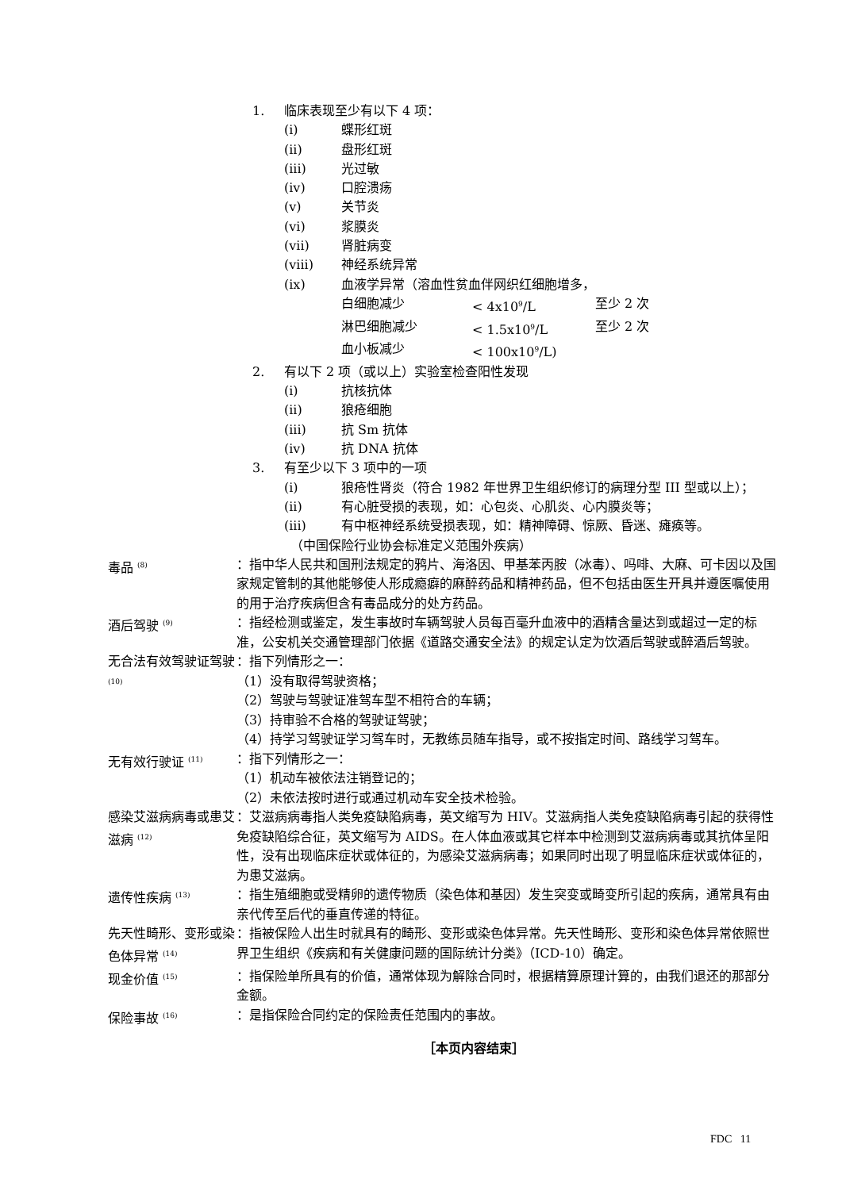1. 临床表现至少有以下 4 项：
(i) 蝶形红斑
(ii) 盘形红斑
(iii) 光过敏
(iv) 口腔溃疡
(v) 关节炎
(vi) 浆膜炎
(vii) 肾脏病变
(viii) 神经系统异常
(ix) 血液学异常（溶血性贫血伴网织红细胞增多，
白细胞减少 < 4x10<sup>9</sup>/L 至少 2 次
淋巴细胞减少 < 1.5x10<sup>9</sup>/L 至少 2 次
血小板减少 < 100x10<sup>9</sup>/L)
2. 有以下 2 项（或以上）实验室检查阳性发现
(i) 抗核抗体
(ii) 狼疮细胞
(iii) 抗 Sm 抗体
(iv) 抗 DNA 抗体
3. 有至少以下 3 项中的一项
(i) 狼疮性肾炎（符合 1982 年世界卫生组织修订的病理分型 III 型或以上）；
(ii) 有心脏受损的表现，如：心包炎、心肌炎、心内膜炎等；
(iii) 有中枢神经系统受损表现，如：精神障碍、惊厥、昏迷、瘫痪等。
（中国保险行业协会标准定义范围外疾病）
毒品 <sup>(8)</sup> ：指中华人民共和国刑法规定的鸦片、海洛因、甲基苯丙胺（冰毒）、吗啡、大麻、可卡因以及国家规定管制的其他能够使人形成瘾癖的麻醉药品和精神药品，但不包括由医生开具并遵医嘱使用的用于治疗疾病但含有毒品成分的处方药品。
酒后驾驶 <sup>(9)</sup> ：指经检测或鉴定，发生事故时车辆驾驶人员每百毫升血液中的酒精含量达到或超过一定的标准，公安机关交通管理部门依据《道路交通安全法》的规定认定为饮酒后驾驶或醉酒后驾驶。
无合法有效驾驶证驾驶 <sup>(10)</sup> ：指下列情形之一：
（1）没有取得驾驶资格；
（2）驾驶与驾驶证准驾车型不相符合的车辆；
（3）持审验不合格的驾驶证驾驶；
（4）持学习驾驶证学习驾车时，无教练员随车指导，或不按指定时间、路线学习驾车。
无有效行驶证 <sup>(11)</sup> ：指下列情形之一：
（1）机动车被依法注销登记的；
（2）未依法按时进行或通过机动车安全技术检验。
感染艾滋病病毒或患艾滋病 <sup>(12)</sup> ：艾滋病病毒指人类免疫缺陷病毒，英文缩写为 HIV。艾滋病指人类免疫缺陷病毒引起的获得性免疫缺陷综合征，英文缩写为 AIDS。在人体血液或其它样本中检测到艾滋病病毒或其抗体呈阳性，没有出现临床症状或体征的，为感染艾滋病病毒；如果同时出现了明显临床症状或体征的，为患艾滋病。
遗传性疾病 <sup>(13)</sup> ：指生殖细胞或受精卵的遗传物质（染色体和基因）发生突变或畸变所引起的疾病，通常具有由亲代传至后代的垂直传递的特征。
先天性畸形、变形或染色体异常 <sup>(14)</sup> ：指被保险人出生时就具有的畸形、变形或染色体异常。先天性畸形、变形和染色体异常依照世界卫生组织《疾病和有关健康问题的国际统计分类》（ICD-10）确定。
现金价值 <sup>(15)</sup> ：指保险单所具有的价值，通常体现为解除合同时，根据精算原理计算的，由我们退还的那部分金额。
保险事故 <sup>(16)</sup> ：是指保险合同约定的保险责任范围内的事故。
［本页内容结束］
FDC 11